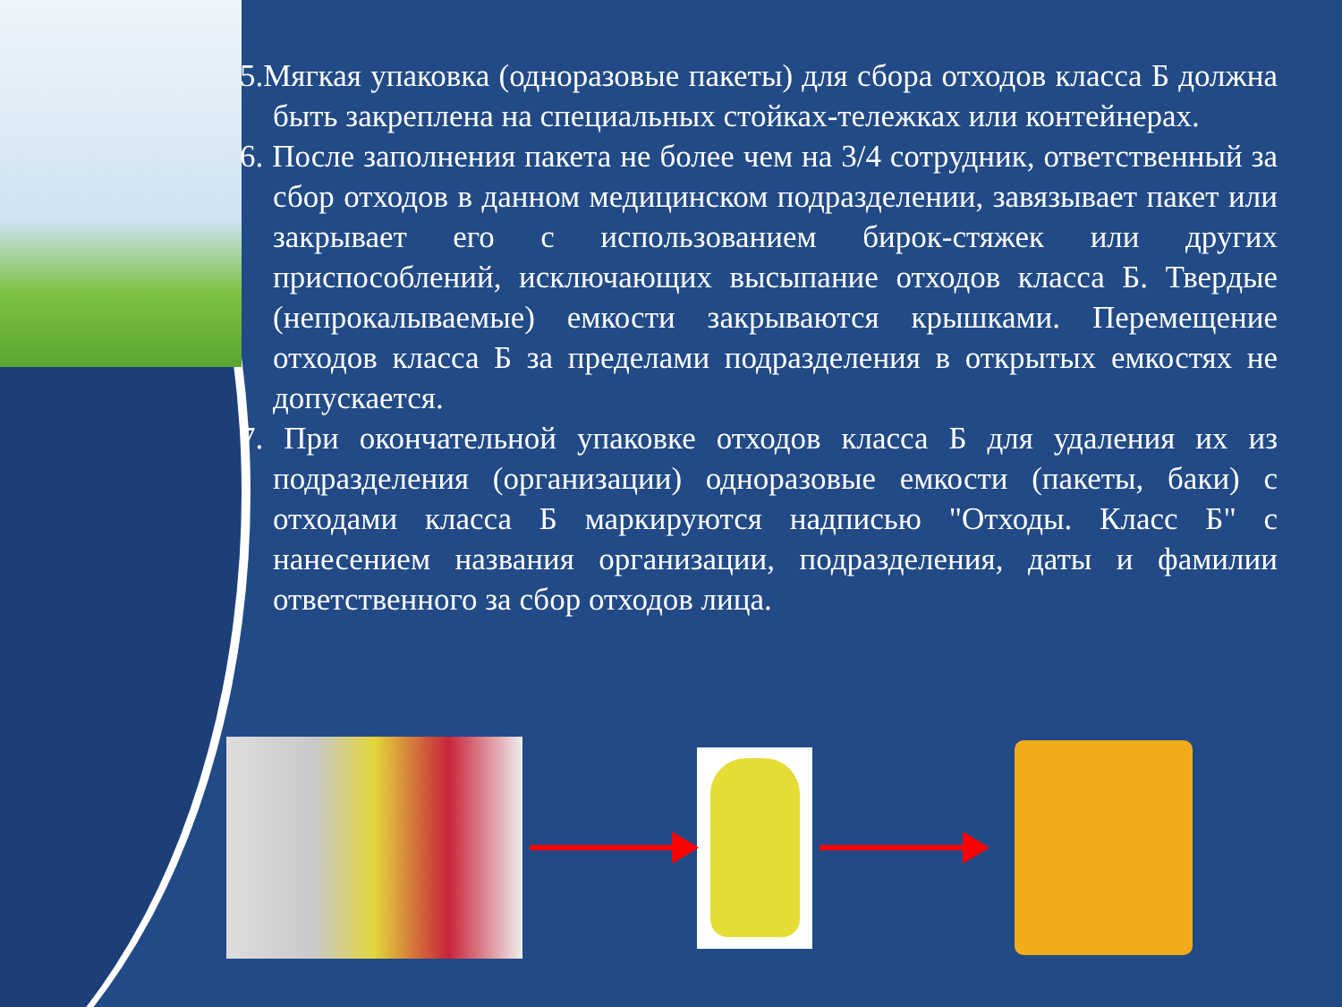5.Мягкая упаковка (одноразовые пакеты) для сбора отходов класса Б должна быть закреплена на специальных стойках-тележках или контейнерах.
6. После заполнения пакета не более чем на 3/4 сотрудник, ответственный за сбор отходов в данном медицинском подразделении, завязывает пакет или закрывает его с использованием бирок-стяжек или других приспособлений, исключающих высыпание отходов класса Б. Твердые (непрокалываемые) емкости закрываются крышками. Перемещение отходов класса Б за пределами подразделения в открытых емкостях не допускается.
7. При окончательной упаковке отходов класса Б для удаления их из подразделения (организации) одноразовые емкости (пакеты, баки) с отходами класса Б маркируются надписью "Отходы. Класс Б" с нанесением названия организации, подразделения, даты и фамилии ответственного за сбор отходов лица.